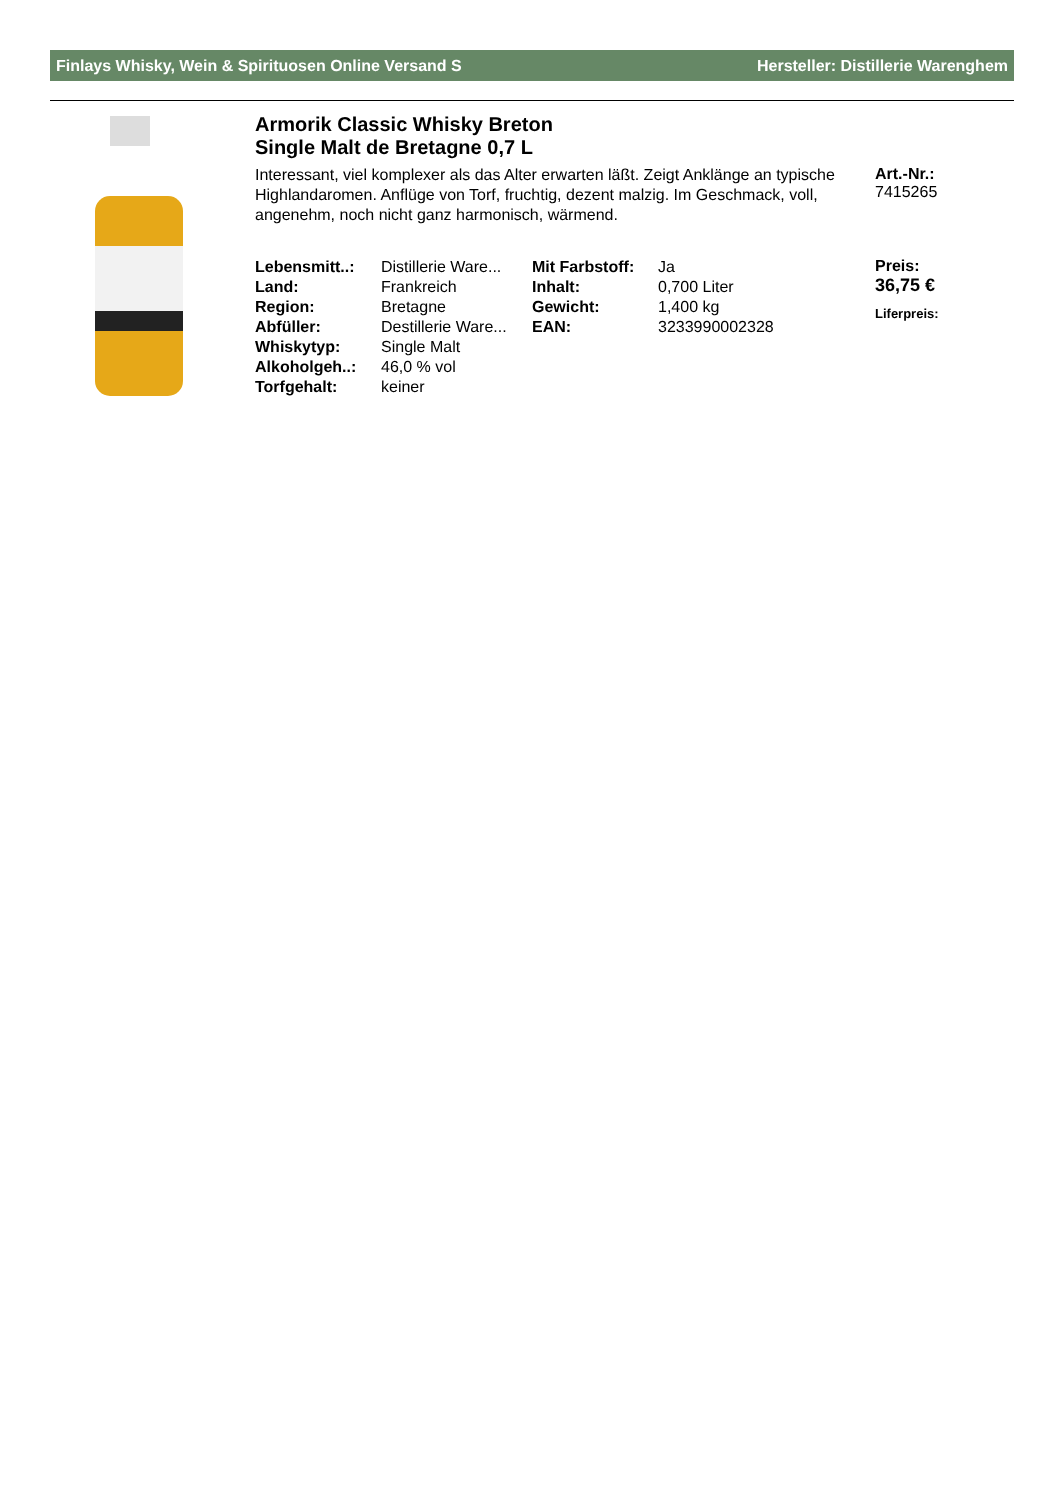Finlays Whisky, Wein & Spirituosen Online Versand S Hersteller: Distillerie Warenghem
Armorik Classic Whisky Breton
Single Malt de Bretagne 0,7 L
Interessant, viel komplexer als das Alter erwarten läßt. Zeigt Anklänge an typische Highlandaromen. Anflüge von Torf, fruchtig, dezent malzig. Im Geschmack, voll, angenehm, noch nicht ganz harmonisch, wärmend.
| Lebensmitt..: | Distillerie Ware... | Mit Farbstoff: | Ja |
| Land: | Frankreich | Inhalt: | 0,700 Liter |
| Region: | Bretagne | Gewicht: | 1,400 kg |
| Abfüller: | Destillerie Ware... | EAN: | 3233990002328 |
| Whiskytyp: | Single Malt | | |
| Alkoholgeh..: | 46,0 % vol | | |
| Torfgehalt: | keiner | | |
Art.-Nr.:
7415265
Preis:
36,75 €
Liferpreis: